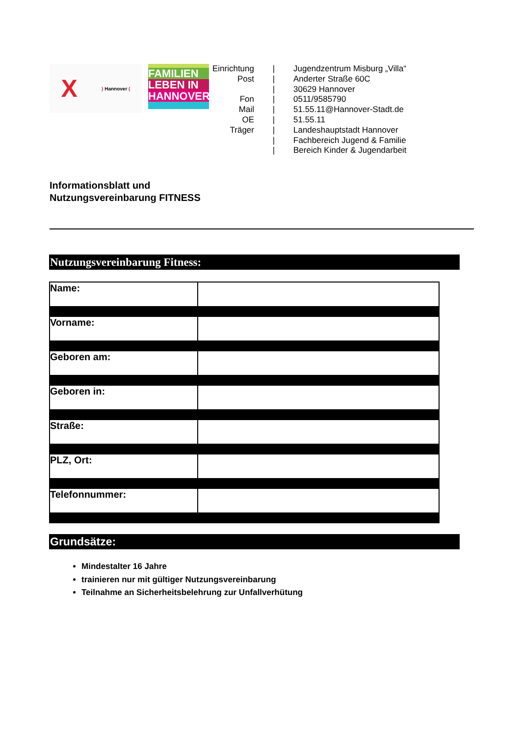X) Hannover (
FAMILIEN
LEBEN IN
HANNOVER
| Einrichtung | / | Jugendzentrum Misburg „Villa“ |
| Post | / | Anderter Straße 60C |
| | / | 30629 Hannover |
| Fon | / | 0511/9585790 |
| Mail | / | 51.55.11@Hannover-Stadt.de |
| OE | / | 51.55.11 |
| Träger | / | Landeshauptstadt Hannover |
| | / | Fachbereich Jugend & Familie |
| | / | Bereich Kinder & Jugendarbeit |
Informationsblatt und
Nutzungsvereinbarung FITNESS
Nutzungsvereinbarung Fitness:
| Name: | |
| Vorname: | |
| Geboren am: | |
| Geboren in: | |
| Straße: | |
| PLZ, Ort: | |
| Telefonnummer: | |
Grundsätze:
Mindestalter 16 Jahre
trainieren nur mit gültiger Nutzungsvereinbarung
Teilnahme an Sicherheitsbelehrung zur Unfallverhütung